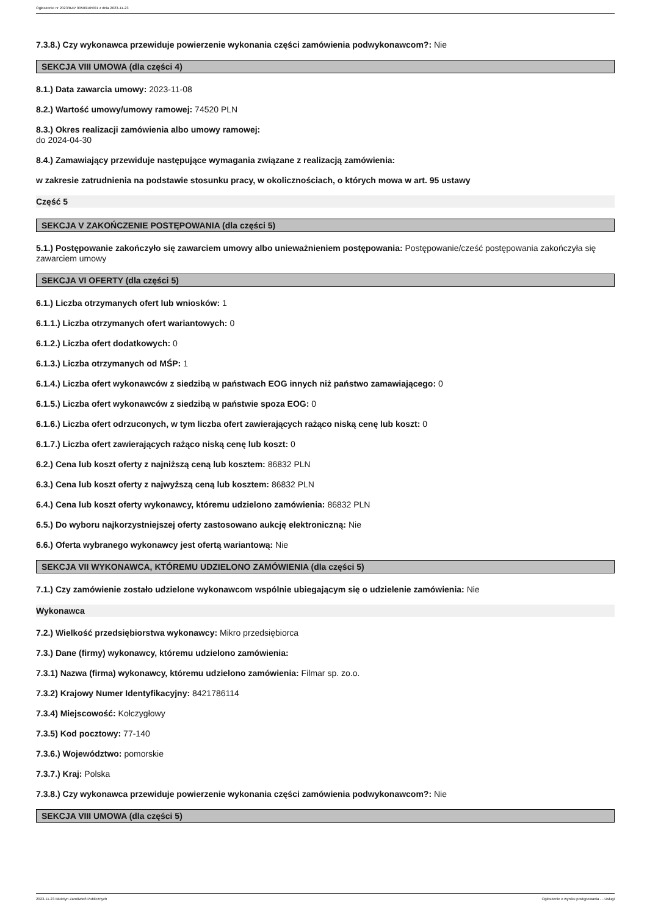Ogłoszenie nr 2023/BZP 00509165/01 z dnia 2023-11-23
7.3.8.) Czy wykonawca przewiduje powierzenie wykonania części zamówienia podwykonawcom?: Nie
SEKCJA VIII UMOWA (dla części 4)
8.1.) Data zawarcia umowy: 2023-11-08
8.2.) Wartość umowy/umowy ramowej: 74520 PLN
8.3.) Okres realizacji zamówienia albo umowy ramowej:
do 2024-04-30
8.4.) Zamawiający przewiduje następujące wymagania związane z realizacją zamówienia:
w zakresie zatrudnienia na podstawie stosunku pracy, w okolicznościach, o których mowa w art. 95 ustawy
Część 5
SEKCJA V ZAKOŃCZENIE POSTĘPOWANIA (dla części 5)
5.1.) Postępowanie zakończyło się zawarciem umowy albo unieważnieniem postępowania: Postępowanie/cześć postępowania zakończyła się zawarciem umowy
SEKCJA VI OFERTY (dla części 5)
6.1.) Liczba otrzymanych ofert lub wniosków: 1
6.1.1.) Liczba otrzymanych ofert wariantowych: 0
6.1.2.) Liczba ofert dodatkowych: 0
6.1.3.) Liczba otrzymanych od MŚP: 1
6.1.4.) Liczba ofert wykonawców z siedzibą w państwach EOG innych niż państwo zamawiającego: 0
6.1.5.) Liczba ofert wykonawców z siedzibą w państwie spoza EOG: 0
6.1.6.) Liczba ofert odrzuconych, w tym liczba ofert zawierających rażąco niską cenę lub koszt: 0
6.1.7.) Liczba ofert zawierających rażąco niską cenę lub koszt: 0
6.2.) Cena lub koszt oferty z najniższą ceną lub kosztem: 86832 PLN
6.3.) Cena lub koszt oferty z najwyższą ceną lub kosztem: 86832 PLN
6.4.) Cena lub koszt oferty wykonawcy, któremu udzielono zamówienia: 86832 PLN
6.5.) Do wyboru najkorzystniejszej oferty zastosowano aukcję elektroniczną: Nie
6.6.) Oferta wybranego wykonawcy jest ofertą wariantową: Nie
SEKCJA VII WYKONAWCA, KTÓREMU UDZIELONO ZAMÓWIENIA (dla części 5)
7.1.) Czy zamówienie zostało udzielone wykonawcom wspólnie ubiegającym się o udzielenie zamówienia: Nie
Wykonawca
7.2.) Wielkość przedsiębiorstwa wykonawcy: Mikro przedsiębiorca
7.3.) Dane (firmy) wykonawcy, któremu udzielono zamówienia:
7.3.1) Nazwa (firma) wykonawcy, któremu udzielono zamówienia: Filmar sp. zo.o.
7.3.2) Krajowy Numer Identyfikacyjny: 8421786114
7.3.4) Miejscowość: Kołczygłowy
7.3.5) Kod pocztowy: 77-140
7.3.6.) Województwo: pomorskie
7.3.7.) Kraj: Polska
7.3.8.) Czy wykonawca przewiduje powierzenie wykonania części zamówienia podwykonawcom?: Nie
SEKCJA VIII UMOWA (dla części 5)
2023-11-23 Biuletyn Zamówień Publicznych Ogłoszenie o wyniku postępowania - - Usługi